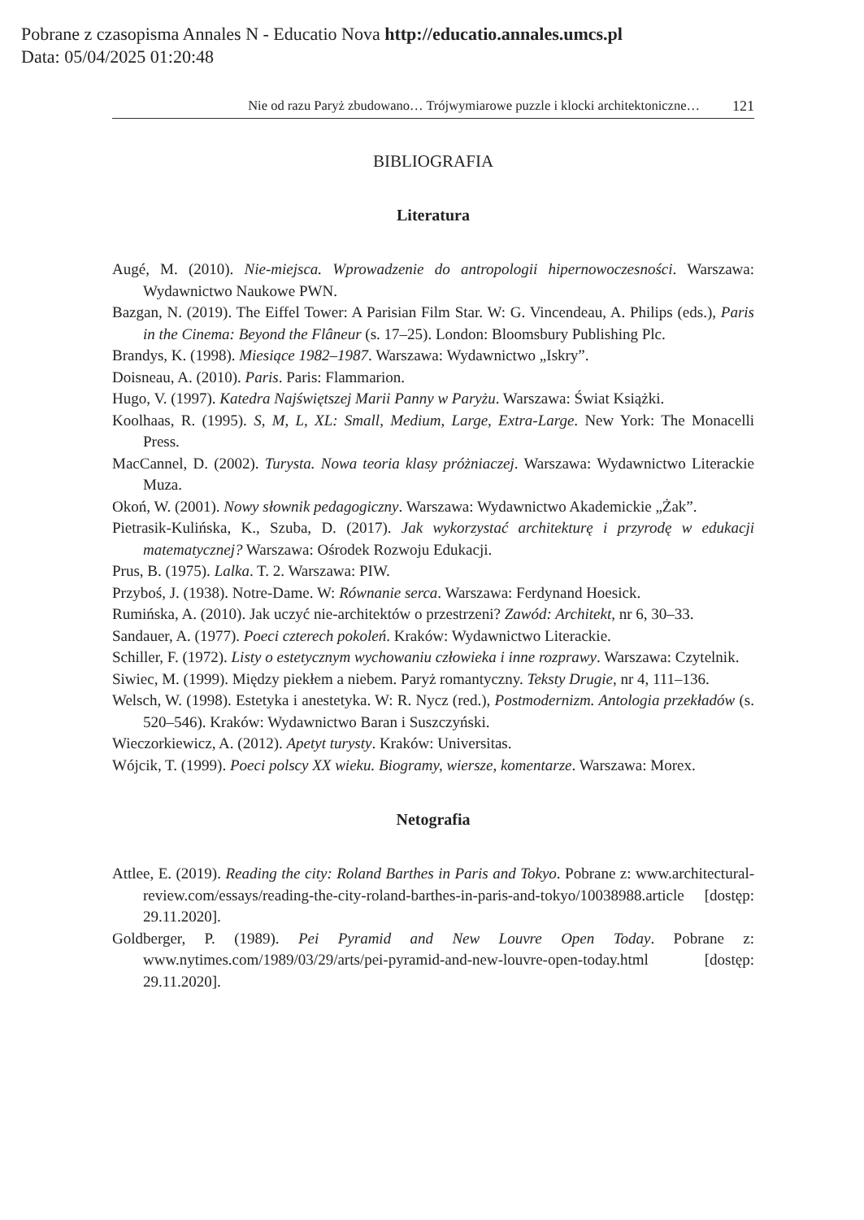Pobrane z czasopisma Annales N - Educatio Nova http://educatio.annales.umcs.pl
Data: 05/04/2025 01:20:48
Nie od razu Paryż zbudowano… Trójwymiarowe puzzle i klocki architektoniczne… 121
BIBLIOGRAFIA
Literatura
Augé, M. (2010). Nie-miejsca. Wprowadzenie do antropologii hipernowoczesności. Warszawa: Wydawnictwo Naukowe PWN.
Bazgan, N. (2019). The Eiffel Tower: A Parisian Film Star. W: G. Vincendeau, A. Philips (eds.), Paris in the Cinema: Beyond the Flâneur (s. 17–25). London: Bloomsbury Publishing Plc.
Brandys, K. (1998). Miesiące 1982–1987. Warszawa: Wydawnictwo „Iskry”.
Doisneau, A. (2010). Paris. Paris: Flammarion.
Hugo, V. (1997). Katedra Najświętszej Marii Panny w Paryżu. Warszawa: Świat Książki.
Koolhaas, R. (1995). S, M, L, XL: Small, Medium, Large, Extra-Large. New York: The Monacelli Press.
MacCannel, D. (2002). Turysta. Nowa teoria klasy próżniaczej. Warszawa: Wydawnictwo Literackie Muza.
Okoń, W. (2001). Nowy słownik pedagogiczny. Warszawa: Wydawnictwo Akademickie „Żak”.
Pietrasik-Kulińska, K., Szuba, D. (2017). Jak wykorzystać architekturę i przyrodę w edukacji matematycznej? Warszawa: Ośrodek Rozwoju Edukacji.
Prus, B. (1975). Lalka. T. 2. Warszawa: PIW.
Przyboś, J. (1938). Notre-Dame. W: Równanie serca. Warszawa: Ferdynand Hoesick.
Rumińska, A. (2010). Jak uczyć nie-architektów o przestrzeni? Zawód: Architekt, nr 6, 30–33.
Sandauer, A. (1977). Poeci czterech pokoleń. Kraków: Wydawnictwo Literackie.
Schiller, F. (1972). Listy o estetycznym wychowaniu człowieka i inne rozprawy. Warszawa: Czytelnik.
Siwiec, M. (1999). Między piekłem a niebem. Paryż romantyczny. Teksty Drugie, nr 4, 111–136.
Welsch, W. (1998). Estetyka i anestetyka. W: R. Nycz (red.), Postmodernizm. Antologia przekładów (s. 520–546). Kraków: Wydawnictwo Baran i Suszczyński.
Wieczorkiewicz, A. (2012). Apetyt turysty. Kraków: Universitas.
Wójcik, T. (1999). Poeci polscy XX wieku. Biogramy, wiersze, komentarze. Warszawa: Morex.
Netografia
Attlee, E. (2019). Reading the city: Roland Barthes in Paris and Tokyo. Pobrane z: www.architectural-review.com/essays/reading-the-city-roland-barthes-in-paris-and-tokyo/10038988.article [dostęp: 29.11.2020].
Goldberger, P. (1989). Pei Pyramid and New Louvre Open Today. Pobrane z: www.nytimes.com/1989/03/29/arts/pei-pyramid-and-new-louvre-open-today.html [dostęp: 29.11.2020].